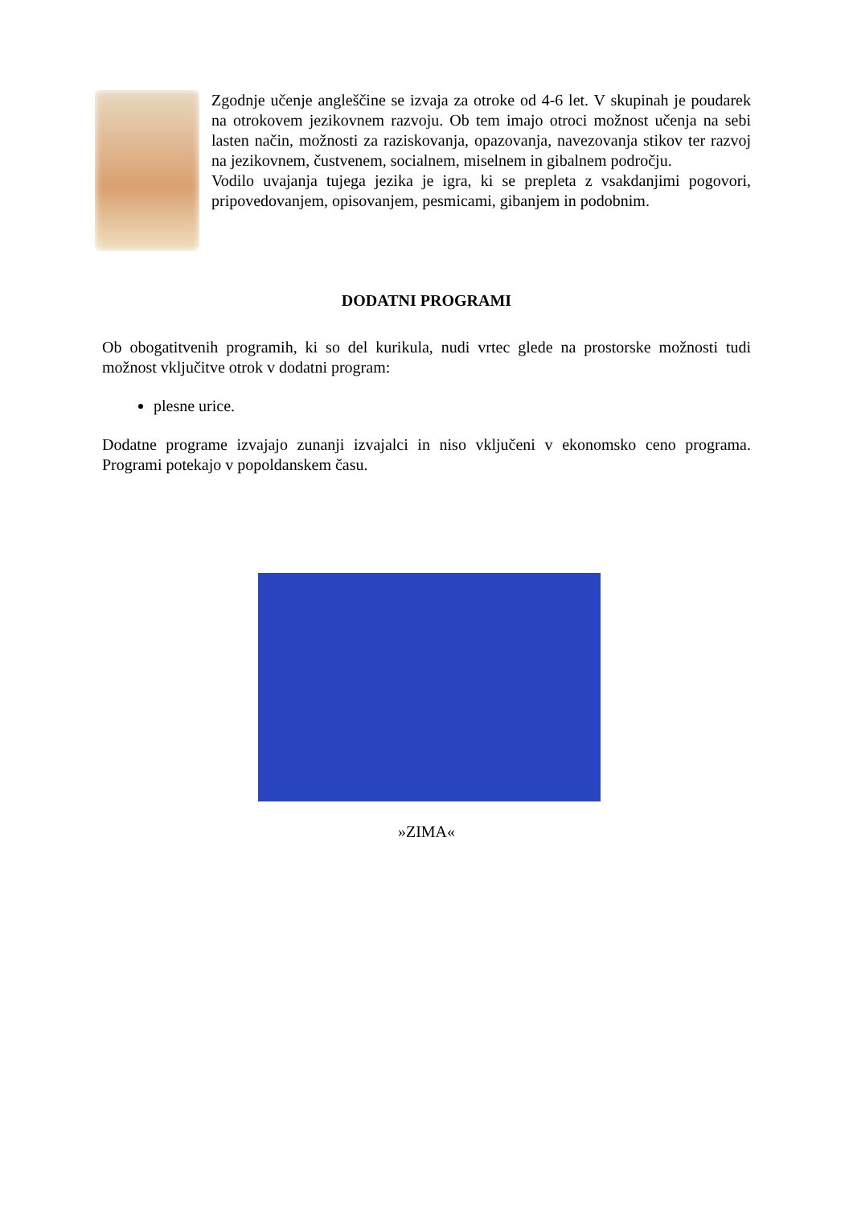Zgodnje učenje angleščine se izvaja za otroke od 4-6 let. V skupinah je poudarek na otrokovem jezikovnem razvoju. Ob tem imajo otroci možnost učenja na sebi lasten način, možnosti za raziskovanja, opazovanja, navezovanja stikov ter razvoj na jezikovnem, čustvenem, socialnem, miselnem in gibalnem področju.
Vodilo uvajanja tujega jezika je igra, ki se prepleta z vsakdanjimi pogovori, pripovedovanjem, opisovanjem, pesmicami, gibanjem in podobnim.
DODATNI PROGRAMI
Ob obogatitvenih programih, ki so del kurikula, nudi vrtec glede na prostorske možnosti tudi možnost vključitve otrok v dodatni program:
plesne urice.
Dodatne programe izvajajo zunanji izvajalci in niso vključeni v ekonomsko ceno programa. Programi potekajo v popoldanskem času.
»ZIMA«